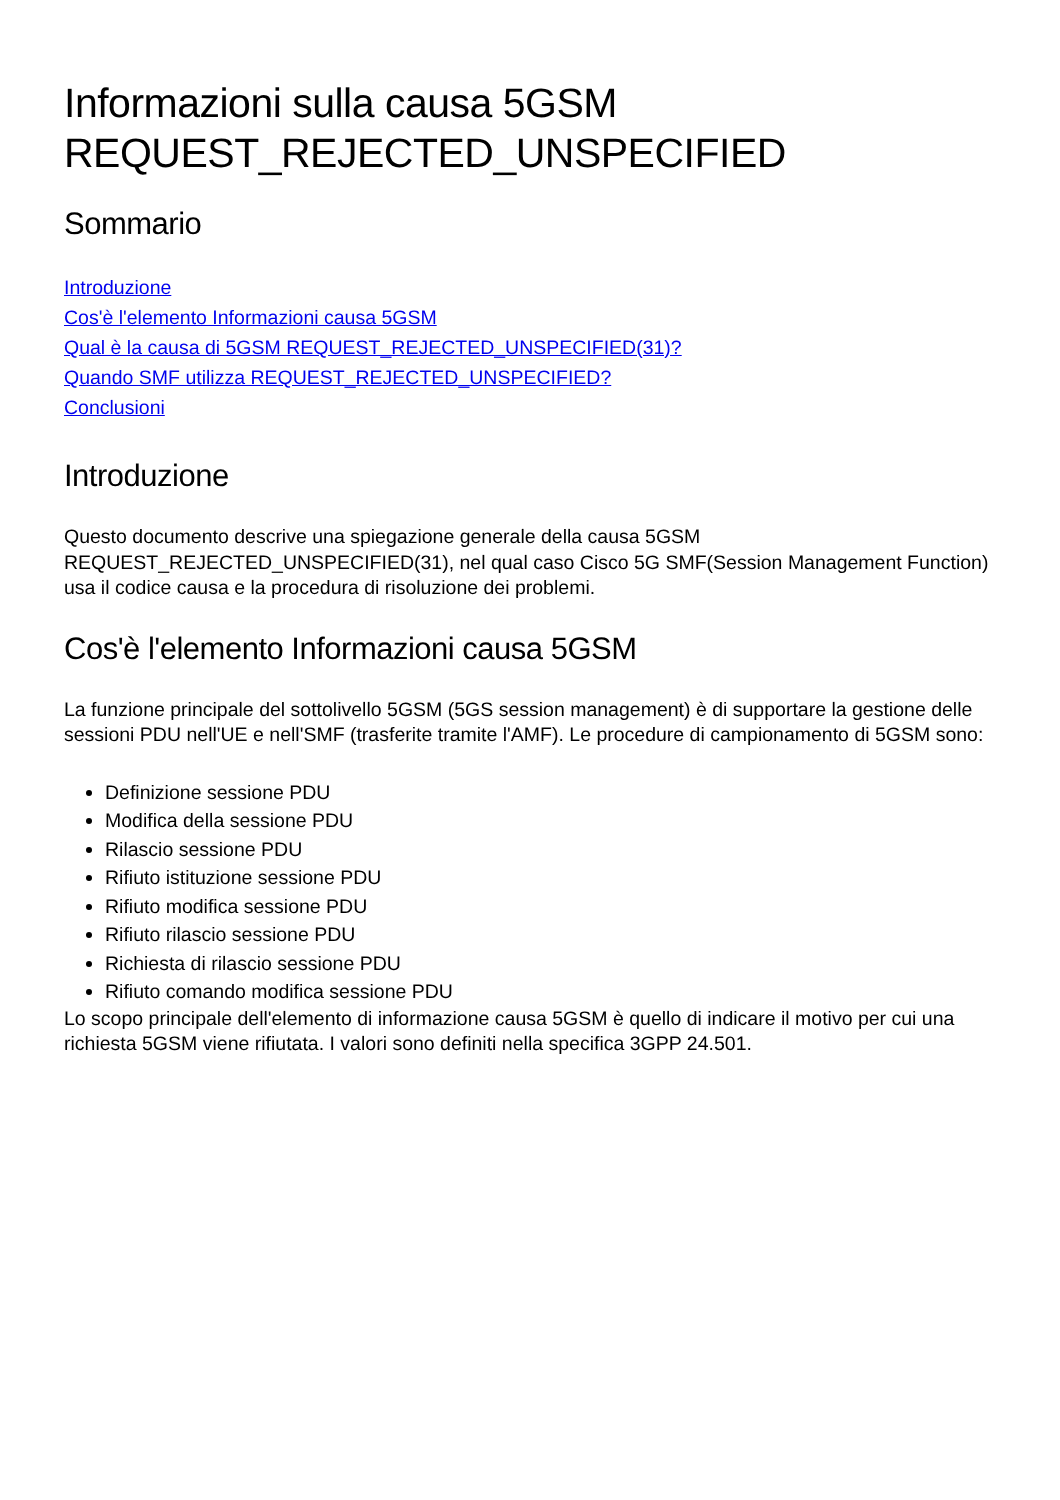Informazioni sulla causa 5GSM REQUEST_REJECTED_UNSPECIFIED
Sommario
Introduzione
Cos'è l'elemento Informazioni causa 5GSM
Qual è la causa di 5GSM REQUEST_REJECTED_UNSPECIFIED(31)?
Quando SMF utilizza REQUEST_REJECTED_UNSPECIFIED?
Conclusioni
Introduzione
Questo documento descrive una spiegazione generale della causa 5GSM REQUEST_REJECTED_UNSPECIFIED(31), nel qual caso Cisco 5G SMF(Session Management Function) usa il codice causa e la procedura di risoluzione dei problemi.
Cos'è l'elemento Informazioni causa 5GSM
La funzione principale del sottolivello 5GSM (5GS session management) è di supportare la gestione delle sessioni PDU nell'UE e nell'SMF (trasferite tramite l'AMF). Le procedure di campionamento di 5GSM sono:
Definizione sessione PDU
Modifica della sessione PDU
Rilascio sessione PDU
Rifiuto istituzione sessione PDU
Rifiuto modifica sessione PDU
Rifiuto rilascio sessione PDU
Richiesta di rilascio sessione PDU
Rifiuto comando modifica sessione PDU
Lo scopo principale dell'elemento di informazione causa 5GSM è quello di indicare il motivo per cui una richiesta 5GSM viene rifiutata. I valori sono definiti nella specifica 3GPP 24.501.